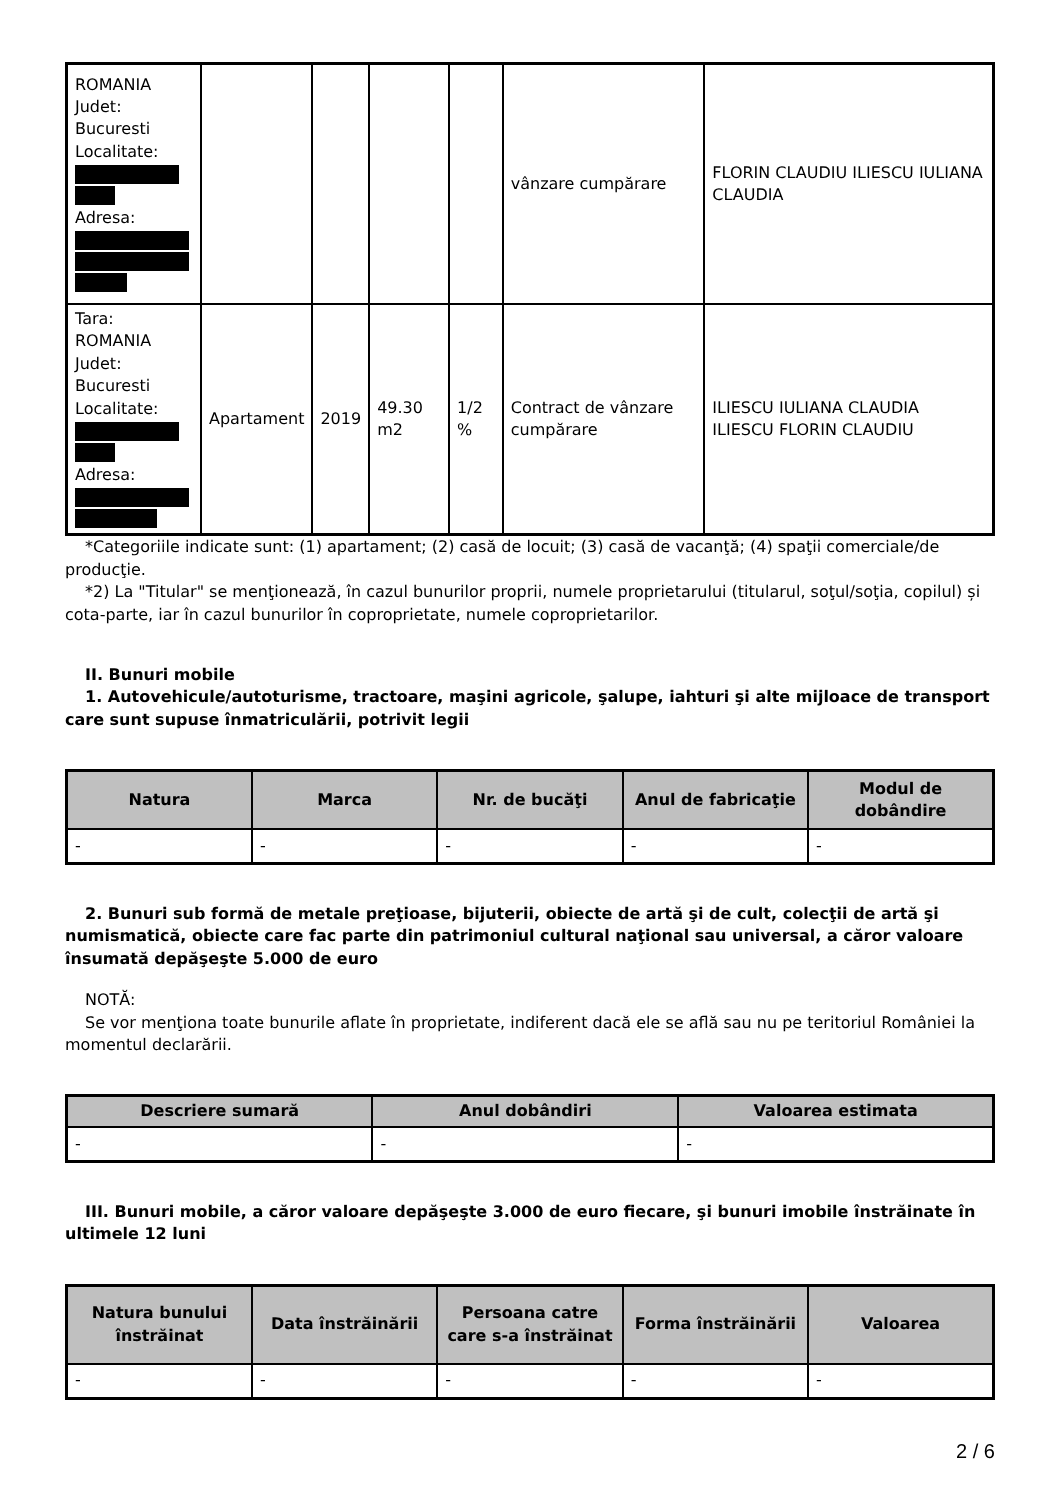| ROMANIA Judet: Bucuresti Localitate: Adresa: | | | | | vânzare cumpărare | FLORIN CLAUDIU ILIESCU IULIANA CLAUDIA |
| Tara: ROMANIA Judet: Bucuresti Localitate: Adresa: | Apartament | 2019 | 49.30 m2 | 1/2 % | Contract de vânzare cumpărare | ILIESCU IULIANA CLAUDIA ILIESCU FLORIN CLAUDIU |
*Categoriile indicate sunt: (1) apartament; (2) casă de locuit; (3) casă de vacanţă; (4) spaţii comerciale/de producţie.
*2) La "Titular" se menţionează, în cazul bunurilor proprii, numele proprietarului (titularul, soţul/soţia, copilul) și cota-parte, iar în cazul bunurilor în coproprietate, numele coproprietarilor.
II. Bunuri mobile
1. Autovehicule/autoturisme, tractoare, maşini agricole, şalupe, iahturi şi alte mijloace de transport care sunt supuse înmatriculării, potrivit legii
| Natura | Marca | Nr. de bucăţi | Anul de fabricaţie | Modul de dobândire |
| --- | --- | --- | --- | --- |
| - | - | - | - | - |
2. Bunuri sub formă de metale preţioase, bijuterii, obiecte de artă şi de cult, colecţii de artă şi numismatică, obiecte care fac parte din patrimoniul cultural naţional sau universal, a căror valoare însumată depăşeşte 5.000 de euro
NOTĂ:
Se vor menţiona toate bunurile aflate în proprietate, indiferent dacă ele se află sau nu pe teritoriul României la momentul declarării.
| Descriere sumară | Anul dobândiri | Valoarea estimata |
| --- | --- | --- |
| - | - | - |
III. Bunuri mobile, a căror valoare depăşeşte 3.000 de euro fiecare, şi bunuri imobile înstrăinate în ultimele 12 luni
| Natura bunului înstrăinat | Data înstrăinării | Persoana catre care s-a înstrăinat | Forma înstrăinării | Valoarea |
| --- | --- | --- | --- | --- |
| - | - | - | - | - |
2 / 6